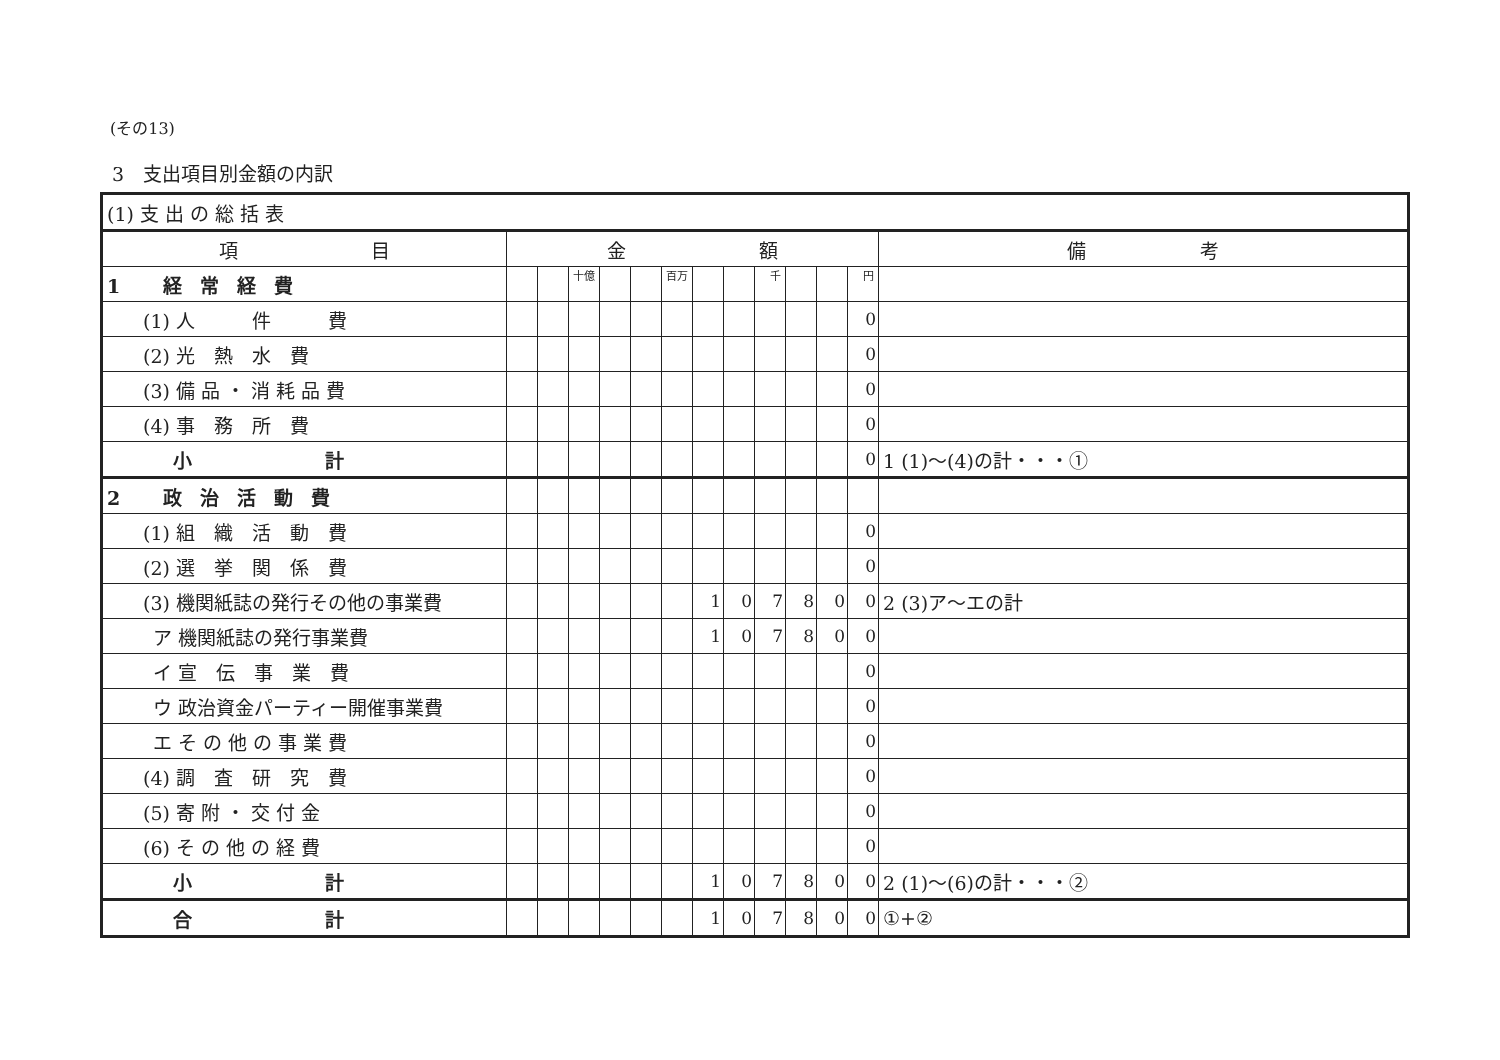(その13)
3　支出項目別金額の内訳
| (1) 支 出 の 総 括 表 | | | | | | | | | | | | | |
| 項 目 | 金 額 | | | | | | | | | | | | 備 考 |
| 1 経常経費 | | | 十億 | | | 百万 | | | 千 | | | 円 | |
| (1) 人 件 費 | | | | | | | | | | | | 0 | |
| (2) 光 熱 水 費 | | | | | | | | | | | | 0 | |
| (3) 備 品 ・ 消 耗 品 費 | | | | | | | | | | | | 0 | |
| (4) 事 務 所 費 | | | | | | | | | | | | 0 | |
| 小 計 | | | | | | | | | | | | 0 | 1 (1)～(4)の計・・・① |
| 2 政治活動費 | | | | | | | | | | | | | |
| (1) 組 織 活 動 費 | | | | | | | | | | | | 0 | |
| (2) 選 挙 関 係 費 | | | | | | | | | | | | 0 | |
| (3) 機関紙誌の発行その他の事業費 | | | | | | | 1 | 0 | 7 | 8 | 0 | 0 | 2 (3)ア～エの計 |
| ア 機関紙誌の発行事業費 | | | | | | | 1 | 0 | 7 | 8 | 0 | 0 | |
| イ 宣 伝 事 業 費 | | | | | | | | | | | | 0 | |
| ウ 政治資金パーティー開催事業費 | | | | | | | | | | | | 0 | |
| エ そ の 他 の 事 業 費 | | | | | | | | | | | | 0 | |
| (4) 調 査 研 究 費 | | | | | | | | | | | | 0 | |
| (5) 寄 附 ・ 交 付 金 | | | | | | | | | | | | 0 | |
| (6) そ の 他 の 経 費 | | | | | | | | | | | | 0 | |
| 小 計 | | | | | | | 1 | 0 | 7 | 8 | 0 | 0 | 2 (1)～(6)の計・・・② |
| 合 計 | | | | | | | 1 | 0 | 7 | 8 | 0 | 0 | ①+② |